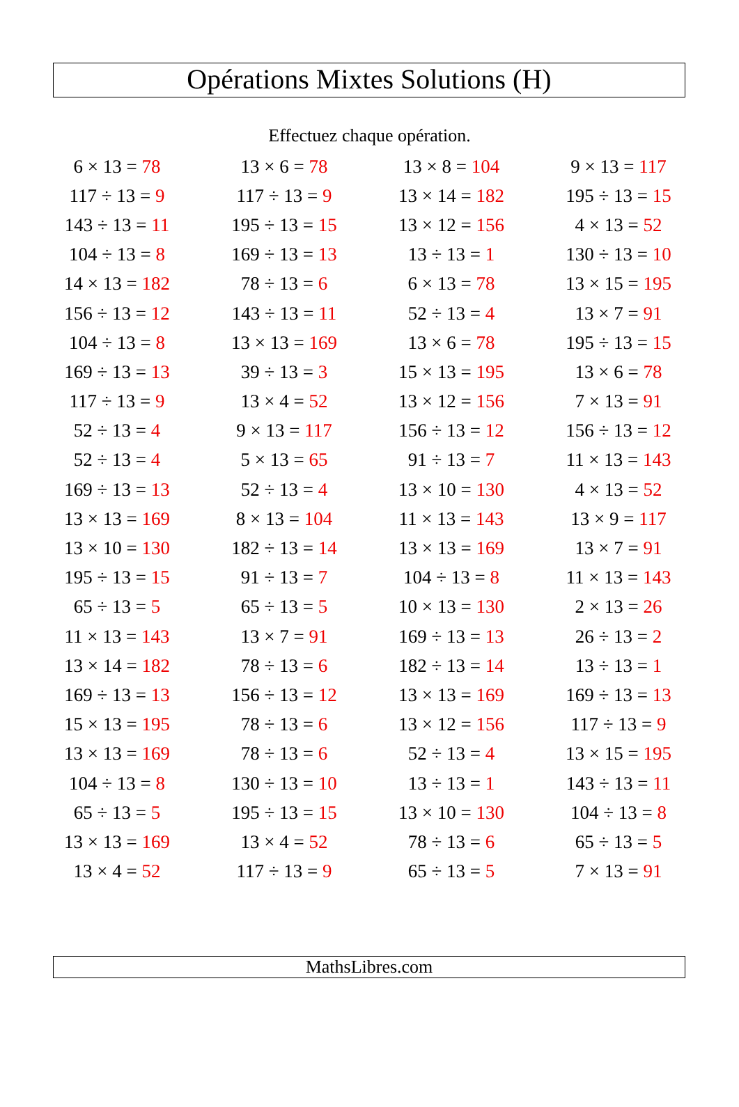Opérations Mixtes Solutions (H)
Effectuez chaque opération.
| 6 × 13 = 78 | 13 × 6 = 78 | 13 × 8 = 104 | 9 × 13 = 117 |
| 117 ÷ 13 = 9 | 117 ÷ 13 = 9 | 13 × 14 = 182 | 195 ÷ 13 = 15 |
| 143 ÷ 13 = 11 | 195 ÷ 13 = 15 | 13 × 12 = 156 | 4 × 13 = 52 |
| 104 ÷ 13 = 8 | 169 ÷ 13 = 13 | 13 ÷ 13 = 1 | 130 ÷ 13 = 10 |
| 14 × 13 = 182 | 78 ÷ 13 = 6 | 6 × 13 = 78 | 13 × 15 = 195 |
| 156 ÷ 13 = 12 | 143 ÷ 13 = 11 | 52 ÷ 13 = 4 | 13 × 7 = 91 |
| 104 ÷ 13 = 8 | 13 × 13 = 169 | 13 × 6 = 78 | 195 ÷ 13 = 15 |
| 169 ÷ 13 = 13 | 39 ÷ 13 = 3 | 15 × 13 = 195 | 13 × 6 = 78 |
| 117 ÷ 13 = 9 | 13 × 4 = 52 | 13 × 12 = 156 | 7 × 13 = 91 |
| 52 ÷ 13 = 4 | 9 × 13 = 117 | 156 ÷ 13 = 12 | 156 ÷ 13 = 12 |
| 52 ÷ 13 = 4 | 5 × 13 = 65 | 91 ÷ 13 = 7 | 11 × 13 = 143 |
| 169 ÷ 13 = 13 | 52 ÷ 13 = 4 | 13 × 10 = 130 | 4 × 13 = 52 |
| 13 × 13 = 169 | 8 × 13 = 104 | 11 × 13 = 143 | 13 × 9 = 117 |
| 13 × 10 = 130 | 182 ÷ 13 = 14 | 13 × 13 = 169 | 13 × 7 = 91 |
| 195 ÷ 13 = 15 | 91 ÷ 13 = 7 | 104 ÷ 13 = 8 | 11 × 13 = 143 |
| 65 ÷ 13 = 5 | 65 ÷ 13 = 5 | 10 × 13 = 130 | 2 × 13 = 26 |
| 11 × 13 = 143 | 13 × 7 = 91 | 169 ÷ 13 = 13 | 26 ÷ 13 = 2 |
| 13 × 14 = 182 | 78 ÷ 13 = 6 | 182 ÷ 13 = 14 | 13 ÷ 13 = 1 |
| 169 ÷ 13 = 13 | 156 ÷ 13 = 12 | 13 × 13 = 169 | 169 ÷ 13 = 13 |
| 15 × 13 = 195 | 78 ÷ 13 = 6 | 13 × 12 = 156 | 117 ÷ 13 = 9 |
| 13 × 13 = 169 | 78 ÷ 13 = 6 | 52 ÷ 13 = 4 | 13 × 15 = 195 |
| 104 ÷ 13 = 8 | 130 ÷ 13 = 10 | 13 ÷ 13 = 1 | 143 ÷ 13 = 11 |
| 65 ÷ 13 = 5 | 195 ÷ 13 = 15 | 13 × 10 = 130 | 104 ÷ 13 = 8 |
| 13 × 13 = 169 | 13 × 4 = 52 | 78 ÷ 13 = 6 | 65 ÷ 13 = 5 |
| 13 × 4 = 52 | 117 ÷ 13 = 9 | 65 ÷ 13 = 5 | 7 × 13 = 91 |
MathsLibres.com